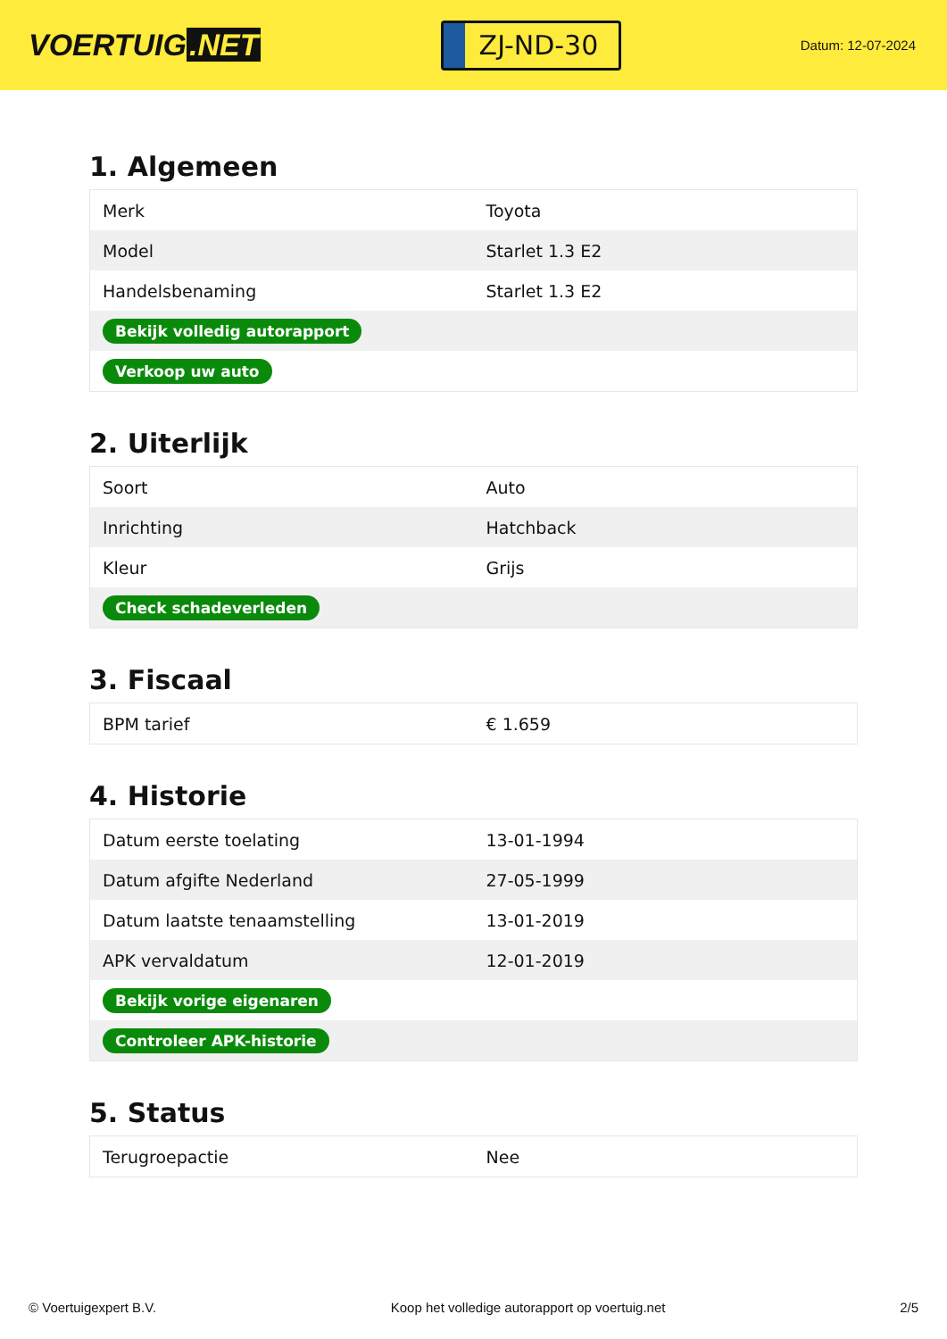VOERTUIG.NET
ZJ-ND-30
Datum: 12-07-2024
1. Algemeen
| Merk | Toyota |
| Model | Starlet 1.3 E2 |
| Handelsbenaming | Starlet 1.3 E2 |
| Bekijk volledig autorapport | |
| Verkoop uw auto | |
2. Uiterlijk
| Soort | Auto |
| Inrichting | Hatchback |
| Kleur | Grijs |
| Check schadeverleden | |
3. Fiscaal
| BPM tarief | € 1.659 |
4. Historie
| Datum eerste toelating | 13-01-1994 |
| Datum afgifte Nederland | 27-05-1999 |
| Datum laatste tenaamstelling | 13-01-2019 |
| APK vervaldatum | 12-01-2019 |
| Bekijk vorige eigenaren | |
| Controleer APK-historie | |
5. Status
| Terugroepactie | Nee |
© Voertuigexpert B.V. Koop het volledige autorapport op voertuig.net 2/5